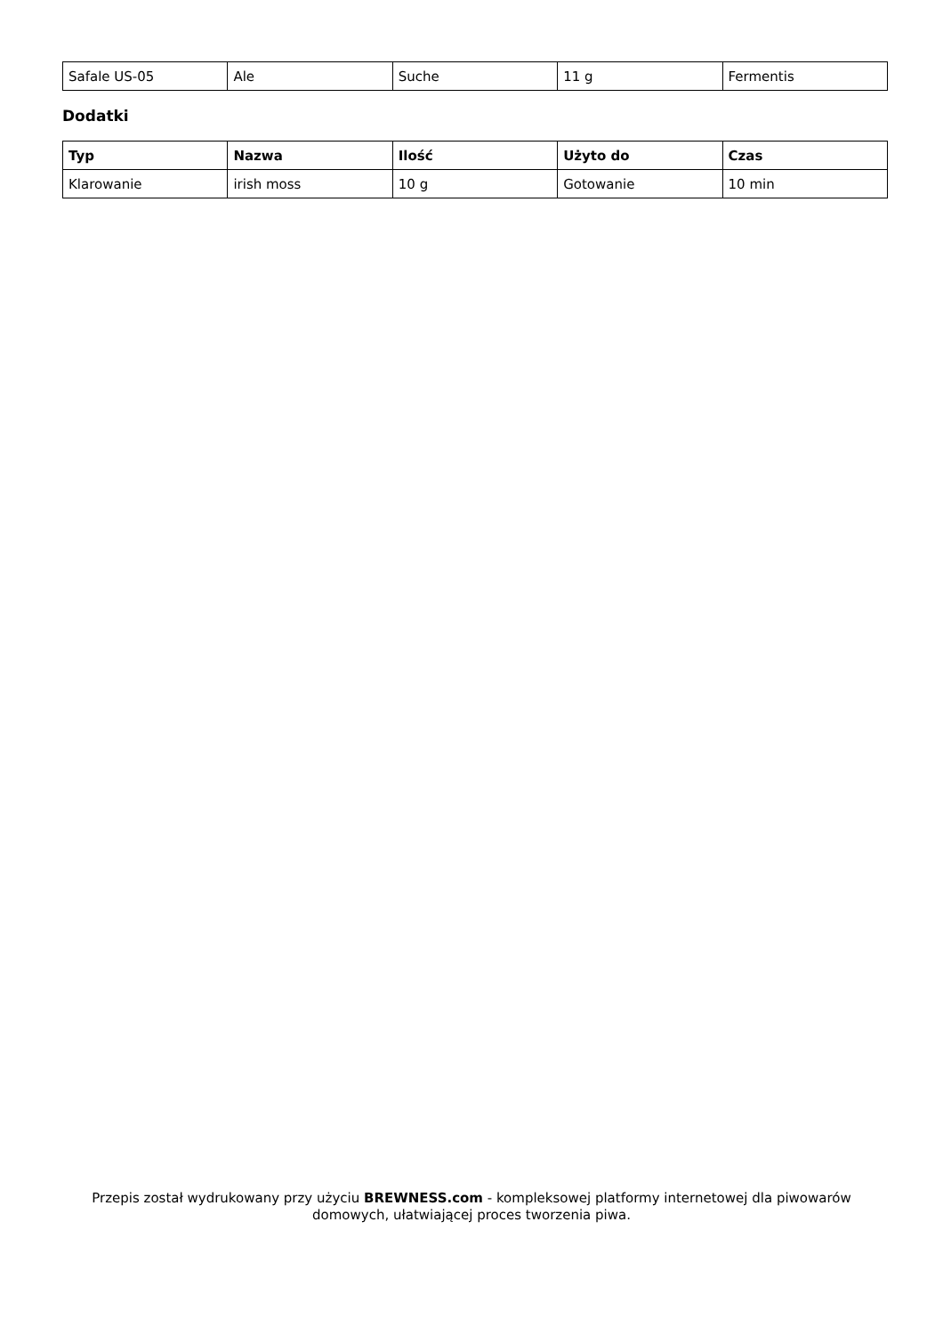| Safale US-05 | Ale | Suche | 11 g | Fermentis |
Dodatki
| Typ | Nazwa | Ilość | Użyto do | Czas |
| --- | --- | --- | --- | --- |
| Klarowanie | irish moss | 10 g | Gotowanie | 10 min |
Przepis został wydrukowany przy użyciu BREWNESS.com - kompleksowej platformy internetowej dla piwowarów domowych, ułatwiającej proces tworzenia piwa.